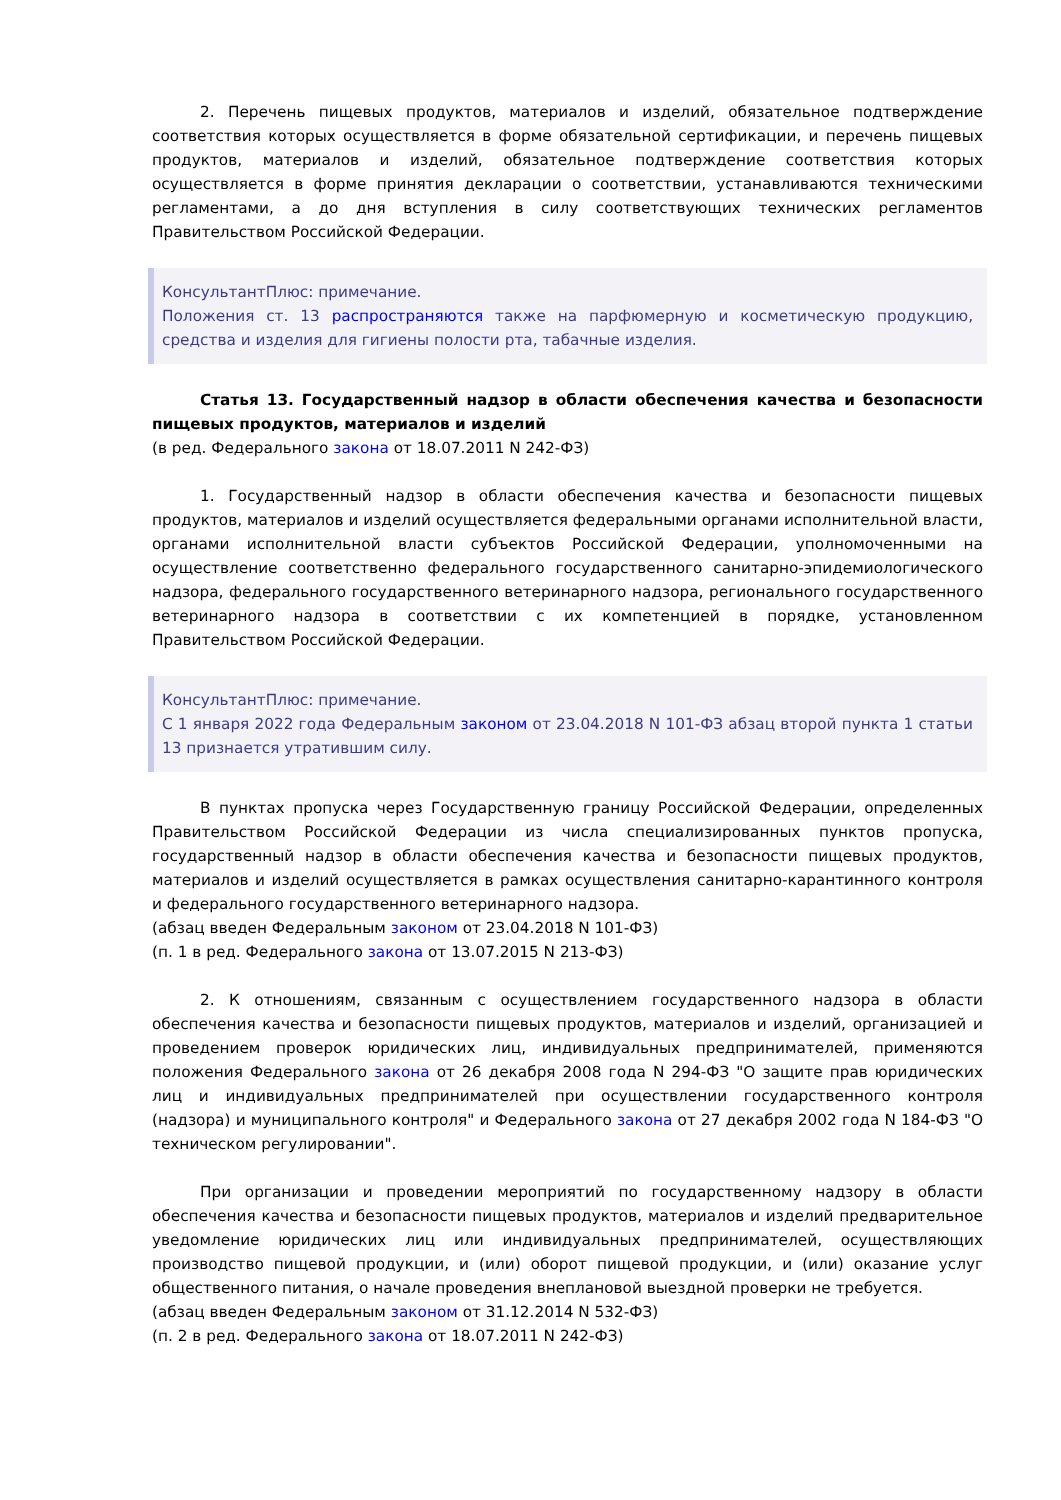2. Перечень пищевых продуктов, материалов и изделий, обязательное подтверждение соответствия которых осуществляется в форме обязательной сертификации, и перечень пищевых продуктов, материалов и изделий, обязательное подтверждение соответствия которых осуществляется в форме принятия декларации о соответствии, устанавливаются техническими регламентами, а до дня вступления в силу соответствующих технических регламентов Правительством Российской Федерации.
КонсультантПлюс: примечание.
Положения ст. 13 распространяются также на парфюмерную и косметическую продукцию, средства и изделия для гигиены полости рта, табачные изделия.
Статья 13. Государственный надзор в области обеспечения качества и безопасности пищевых продуктов, материалов и изделий
(в ред. Федерального закона от 18.07.2011 N 242-ФЗ)
1. Государственный надзор в области обеспечения качества и безопасности пищевых продуктов, материалов и изделий осуществляется федеральными органами исполнительной власти, органами исполнительной власти субъектов Российской Федерации, уполномоченными на осуществление соответственно федерального государственного санитарно-эпидемиологического надзора, федерального государственного ветеринарного надзора, регионального государственного ветеринарного надзора в соответствии с их компетенцией в порядке, установленном Правительством Российской Федерации.
КонсультантПлюс: примечание.
С 1 января 2022 года Федеральным законом от 23.04.2018 N 101-ФЗ абзац второй пункта 1 статьи 13 признается утратившим силу.
В пунктах пропуска через Государственную границу Российской Федерации, определенных Правительством Российской Федерации из числа специализированных пунктов пропуска, государственный надзор в области обеспечения качества и безопасности пищевых продуктов, материалов и изделий осуществляется в рамках осуществления санитарно-карантинного контроля и федерального государственного ветеринарного надзора.
(абзац введен Федеральным законом от 23.04.2018 N 101-ФЗ)
(п. 1 в ред. Федерального закона от 13.07.2015 N 213-ФЗ)
2. К отношениям, связанным с осуществлением государственного надзора в области обеспечения качества и безопасности пищевых продуктов, материалов и изделий, организацией и проведением проверок юридических лиц, индивидуальных предпринимателей, применяются положения Федерального закона от 26 декабря 2008 года N 294-ФЗ "О защите прав юридических лиц и индивидуальных предпринимателей при осуществлении государственного контроля (надзора) и муниципального контроля" и Федерального закона от 27 декабря 2002 года N 184-ФЗ "О техническом регулировании".
При организации и проведении мероприятий по государственному надзору в области обеспечения качества и безопасности пищевых продуктов, материалов и изделий предварительное уведомление юридических лиц или индивидуальных предпринимателей, осуществляющих производство пищевой продукции, и (или) оборот пищевой продукции, и (или) оказание услуг общественного питания, о начале проведения внеплановой выездной проверки не требуется.
(абзац введен Федеральным законом от 31.12.2014 N 532-ФЗ)
(п. 2 в ред. Федерального закона от 18.07.2011 N 242-ФЗ)